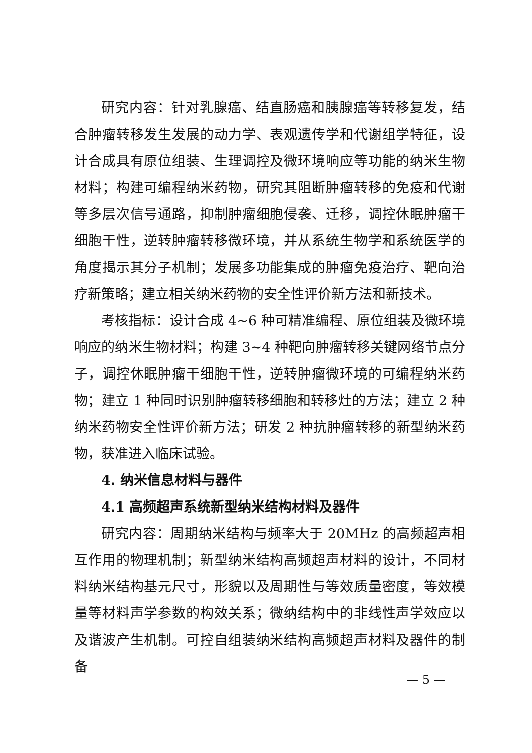研究内容：针对乳腺癌、结直肠癌和胰腺癌等转移复发，结合肿瘤转移发生发展的动力学、表观遗传学和代谢组学特征，设计合成具有原位组装、生理调控及微环境响应等功能的纳米生物材料；构建可编程纳米药物，研究其阻断肿瘤转移的免疫和代谢等多层次信号通路，抑制肿瘤细胞侵袭、迁移，调控休眠肿瘤干细胞干性，逆转肿瘤转移微环境，并从系统生物学和系统医学的角度揭示其分子机制；发展多功能集成的肿瘤免疫治疗、靶向治疗新策略；建立相关纳米药物的安全性评价新方法和新技术。
考核指标：设计合成 4~6 种可精准编程、原位组装及微环境响应的纳米生物材料；构建 3~4 种靶向肿瘤转移关键网络节点分子，调控休眠肿瘤干细胞干性，逆转肿瘤微环境的可编程纳米药物；建立 1 种同时识别肿瘤转移细胞和转移灶的方法；建立 2 种纳米药物安全性评价新方法；研发 2 种抗肿瘤转移的新型纳米药物，获准进入临床试验。
4. 纳米信息材料与器件
4.1 高频超声系统新型纳米结构材料及器件
研究内容：周期纳米结构与频率大于 20MHz 的高频超声相互作用的物理机制；新型纳米结构高频超声材料的设计，不同材料纳米结构基元尺寸，形貌以及周期性与等效质量密度，等效模量等材料声学参数的构效关系；微纳结构中的非线性声学效应以及谐波产生机制。可控自组装纳米结构高频超声材料及器件的制备
— 5 —